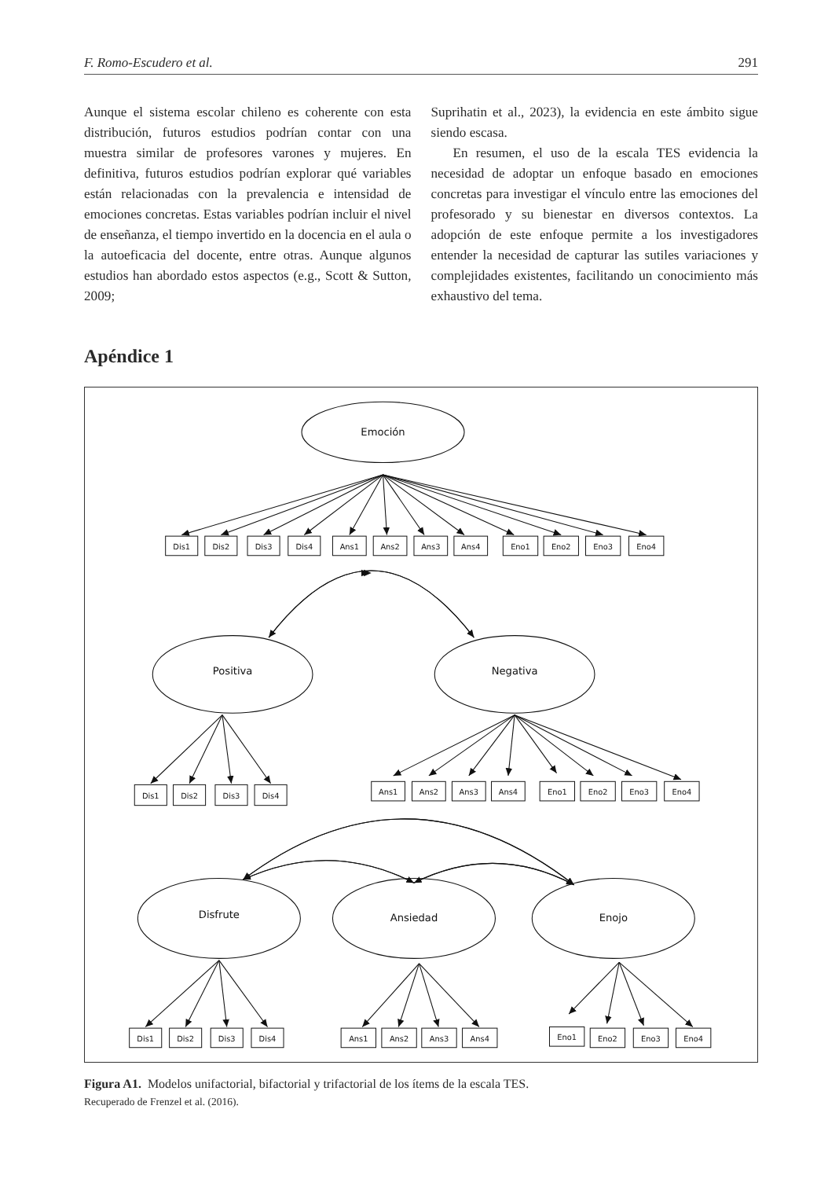F. Romo-Escudero et al. 291
Aunque el sistema escolar chileno es coherente con esta distribución, futuros estudios podrían contar con una muestra similar de profesores varones y mujeres. En definitiva, futuros estudios podrían explorar qué variables están relacionadas con la prevalencia e intensidad de emociones concretas. Estas variables podrían incluir el nivel de enseñanza, el tiempo invertido en la docencia en el aula o la autoeficacia del docente, entre otras. Aunque algunos estudios han abordado estos aspectos (e.g., Scott & Sutton, 2009;
Suprihatin et al., 2023), la evidencia en este ámbito sigue siendo escasa.
En resumen, el uso de la escala TES evidencia la necesidad de adoptar un enfoque basado en emociones concretas para investigar el vínculo entre las emociones del profesorado y su bienestar en diversos contextos. La adopción de este enfoque permite a los investigadores entender la necesidad de capturar las sutiles variaciones y complejidades existentes, facilitando un conocimiento más exhaustivo del tema.
Apéndice 1
Emoción
Dis1
Dis2
Dis3
Dis4
Ans1
Ans2
Ans3
Ans4
Eno1
Eno2
Eno3
Eno4
Positiva
Negativa
Dis1
Dis2
Dis3
Dis4
Ans1
Ans2
Ans3
Ans4
Eno1
Eno2
Eno3
Eno4
Disfrute
Ansiedad
Enojo
Dis1
Dis2
Dis3
Dis4
Ans1
Ans2
Ans3
Ans4
Eno1
Eno2
Eno3
Eno4
Figura A1. Modelos unifactorial, bifactorial y trifactorial de los ítems de la escala TES.
Recuperado de Frenzel et al. (2016).